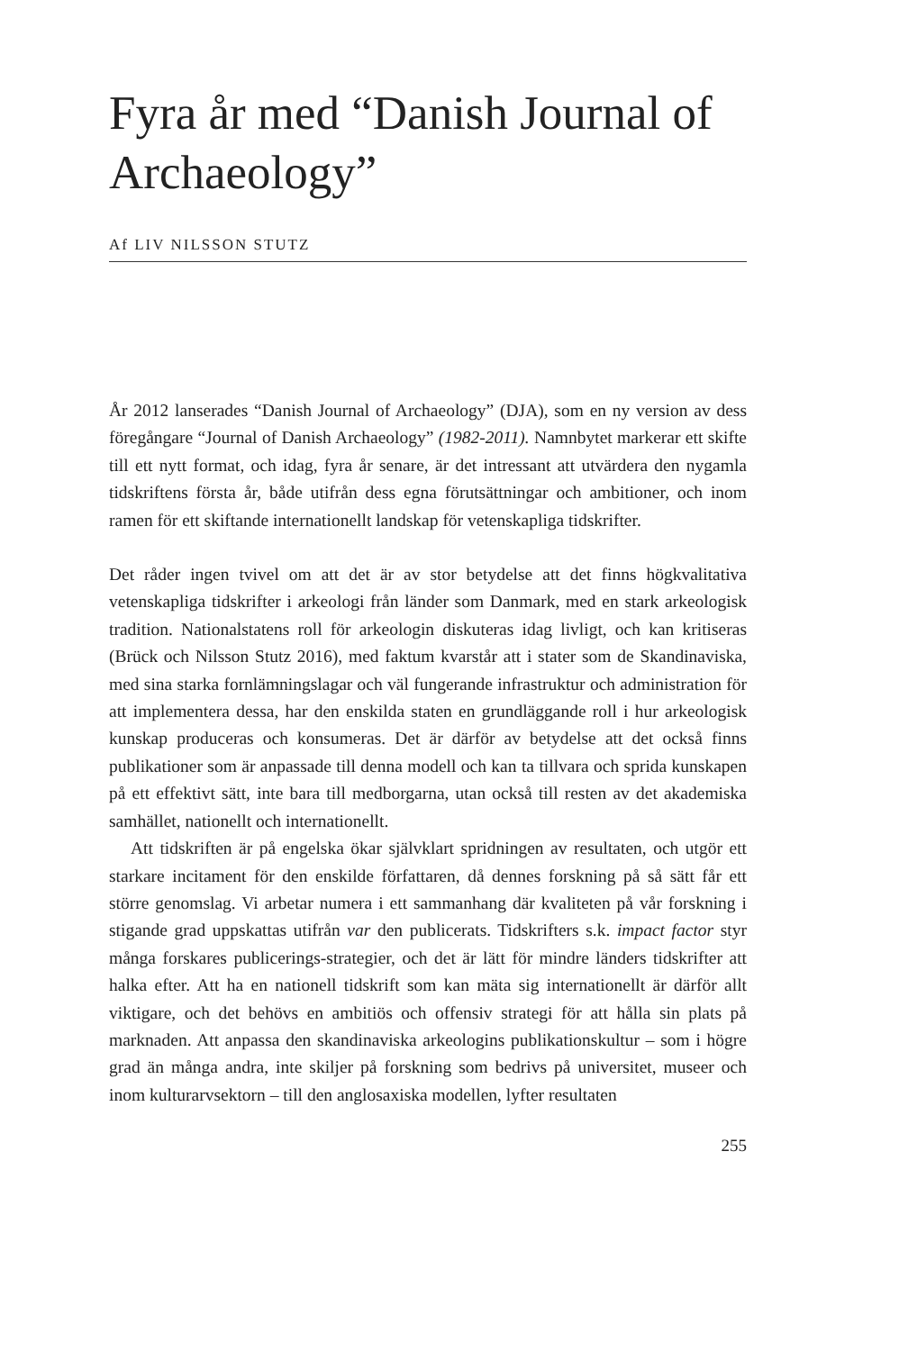Fyra år med “Danish Journal of Archaeology”
Af LIV NILSSON STUTZ
År 2012 lanserades “Danish Journal of Archaeology” (DJA), som en ny version av dess föregångare “Journal of Danish Archaeology” (1982-2011). Namnbytet markerar ett skifte till ett nytt format, och idag, fyra år senare, är det intressant att utvärdera den nygamla tidskriftens första år, både utifrån dess egna förut­sättningar och ambitioner, och inom ramen för ett skiftande internationellt landskap för vetenskapliga tidskrifter.
Det råder ingen tvivel om att det är av stor betydelse att det finns högkvalitativa vetenskapliga tidskrifter i arkeologi från länder som Danmark, med en stark arkeologisk tradition. Nationalstatens roll för arkeologin diskuteras idag livligt, och kan kritiseras (Brück och Nilsson Stutz 2016), med faktum kvarstår att i stater som de Skandinaviska, med sina starka fornlämningslagar och väl fung­erande infrastruktur och administration för att implementera dessa, har den enskilda staten en grundläggande roll i hur arkeologisk kunskap produceras och konsumeras. Det är därför av betydelse att det också finns publikationer som är anpassade till denna modell och kan ta tillvara och sprida kunskapen på ett effektivt sätt, inte bara till medborgarna, utan också till resten av det akademiska samhället, nationellt och internationellt.
Att tidskriften är på engelska ökar självklart spridningen av resultaten, och utgör ett starkare incitament för den enskilde författaren, då dennes forskning på så sätt får ett större genomslag. Vi arbetar numera i ett sammanhang där kvaliteten på vår forskning i stigande grad uppskattas utifrån var den publicer­ats. Tidskrifters s.k. impact factor styr många forskares publicerings-strategier, och det är lätt för mindre länders tidskrifter att halka efter. Att ha en nationell tidskrift som kan mäta sig internationellt är därför allt viktigare, och det be­hövs en ambitiös och offensiv strategi för att hålla sin plats på marknaden. Att anpassa den skandinaviska arkeologins publikationskultur – som i högre grad än många andra, inte skiljer på forskning som bedrivs på universitet, museer och inom kulturarvsektorn – till den anglosaxiska modellen, lyfter resultaten
255